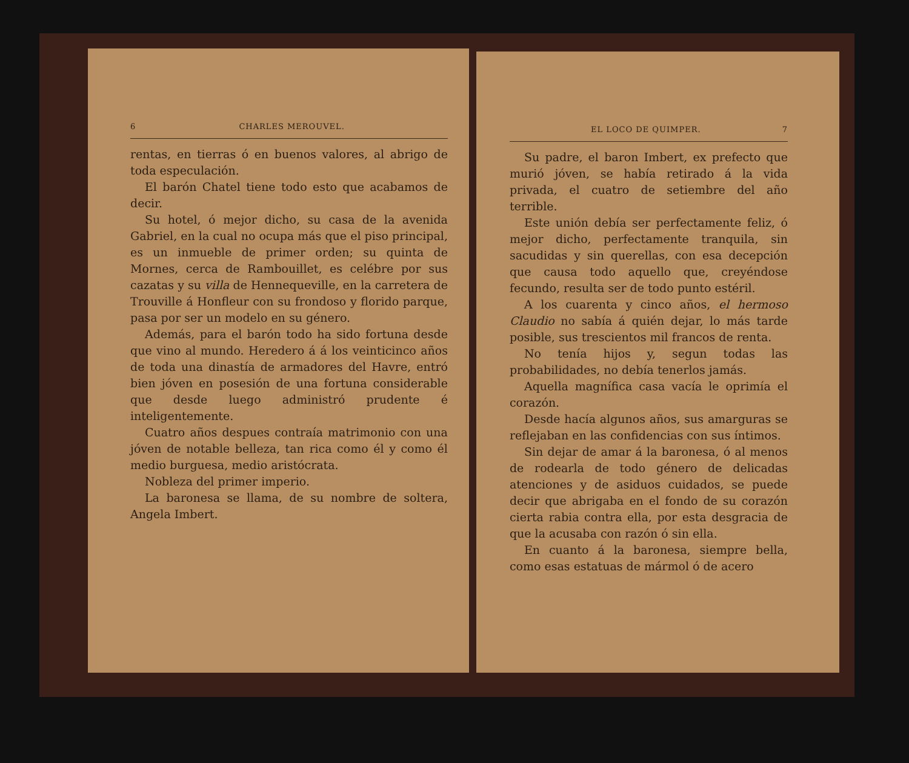6 CHARLES MEROUVEL.
rentas, en tierras ó en buenos valores, al abrigo de toda especulación.
El barón Chatel tiene todo esto que acabamos de decir.
Su hotel, ó mejor dicho, su casa de la avenida Gabriel, en la cual no ocupa más que el piso principal, es un inmueble de primer orden; su quinta de Mornes, cerca de Rambouillet, es celébre por sus cazatas y su villa de Hennequeville, en la carretera de Trouville á Honfleur con su frondoso y florido parque, pasa por ser un modelo en su género.
Además, para el barón todo ha sido fortuna desde que vino al mundo. Heredero á á los veinticinco años de toda una dinastía de armadores del Havre, entró bien jóven en posesión de una fortuna considerable que desde luego administró prudente é inteligentemente.
Cuatro años despues contraía matrimonio con una jóven de notable belleza, tan rica como él y como él medio burguesa, medio aristócrata.
Nobleza del primer imperio.
La baronesa se llama, de su nombre de soltera, Angela Imbert.
EL LOCO DE QUIMPER. 7
Su padre, el baron Imbert, ex prefecto que murió jóven, se había retirado á la vida privada, el cuatro de setiembre del año terrible.
Este unión debía ser perfectamente feliz, ó mejor dicho, perfectamente tranquila, sin sacudidas y sin querellas, con esa decepción que causa todo aquello que, creyéndose fecundo, resulta ser de todo punto estéril.
A los cuarenta y cinco años, el hermoso Claudio no sabía á quién dejar, lo más tarde posible, sus trescientos mil francos de renta.
No tenía hijos y, segun todas las probabilidades, no debía tenerlos jamás.
Aquella magnífica casa vacía le oprimía el corazón.
Desde hacía algunos años, sus amarguras se reflejaban en las confidencias con sus íntimos.
Sin dejar de amar á la baronesa, ó al menos de rodearla de todo género de delicadas atenciones y de asiduos cuidados, se puede decir que abrigaba en el fondo de su corazón cierta rabia contra ella, por esta desgracia de que la acusaba con razón ó sin ella.
En cuanto á la baronesa, siempre bella, como esas estatuas de mármol ó de acero